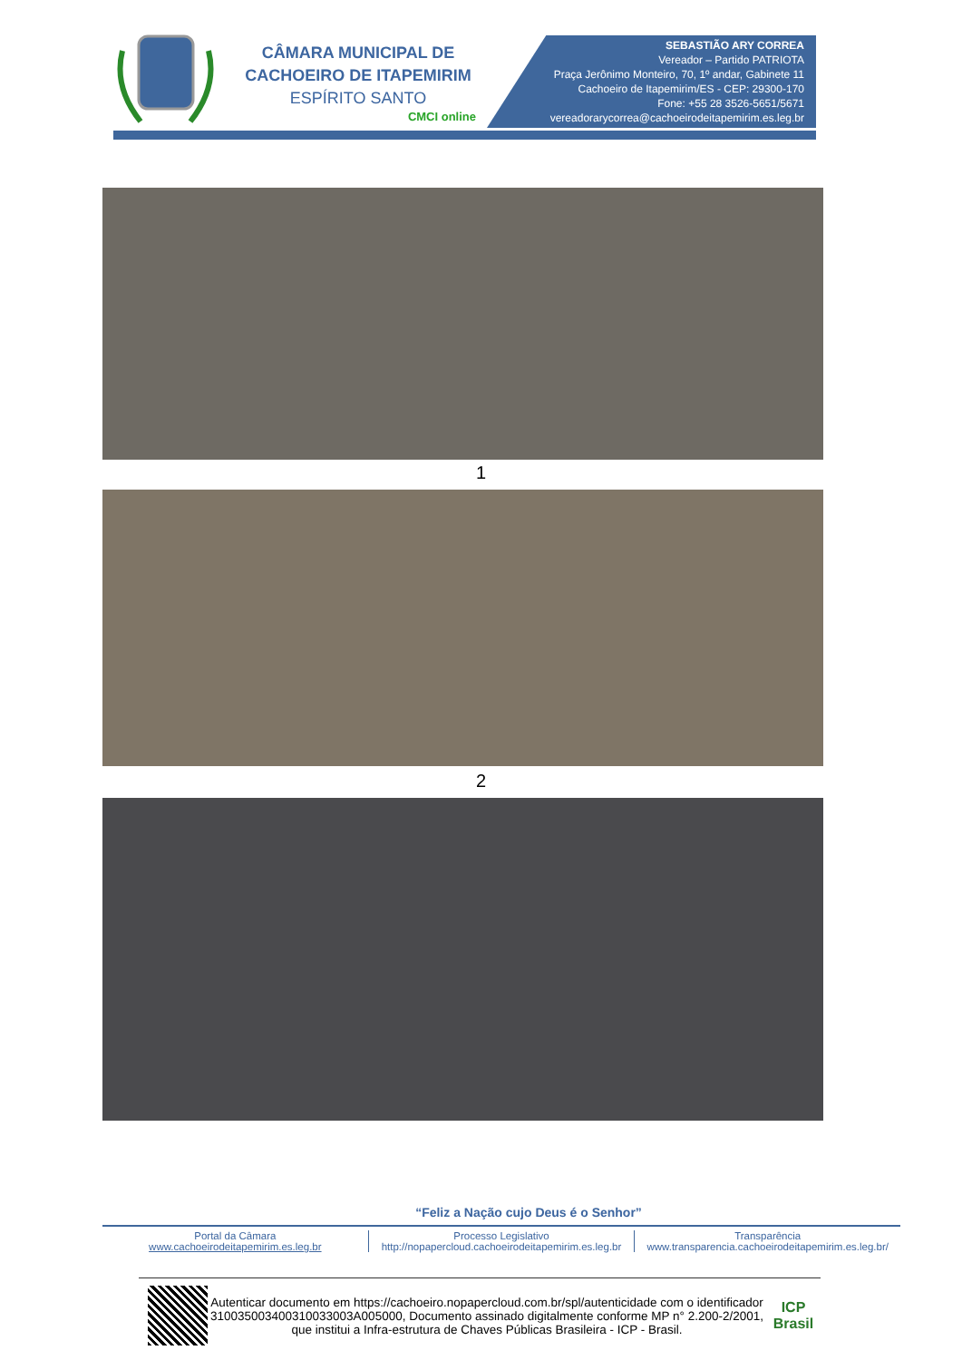CÂMARA MUNICIPAL DE
CACHOEIRO DE ITAPEMIRIM
ESPÍRITO SANTO
CMCI online
SEBASTIÃO ARY CORREA
Vereador – Partido PATRIOTA
Praça Jerônimo Monteiro, 70, 1º andar, Gabinete 11
Cachoeiro de Itapemirim/ES - CEP: 29300-170
Fone: +55 28 3526-5651/5671
vereadorarycorrea@cachoeirodeitapemirim.es.leg.br
1
2
“Feliz a Nação cujo Deus é o Senhor”
Portal da Câmara
www.cachoeirodeitapemirim.es.leg.br
Processo Legislativo
http://nopapercloud.cachoeirodeitapemirim.es.leg.br
Transparência
www.transparencia.cachoeirodeitapemirim.es.leg.br/
Autenticar documento em https://cachoeiro.nopapercloud.com.br/spl/autenticidade com o identificador 310035003400310033003A005000, Documento assinado digitalmente conforme MP n° 2.200-2/2001, que institui a Infra-estrutura de Chaves Públicas Brasileira - ICP - Brasil.
ICP
Brasil